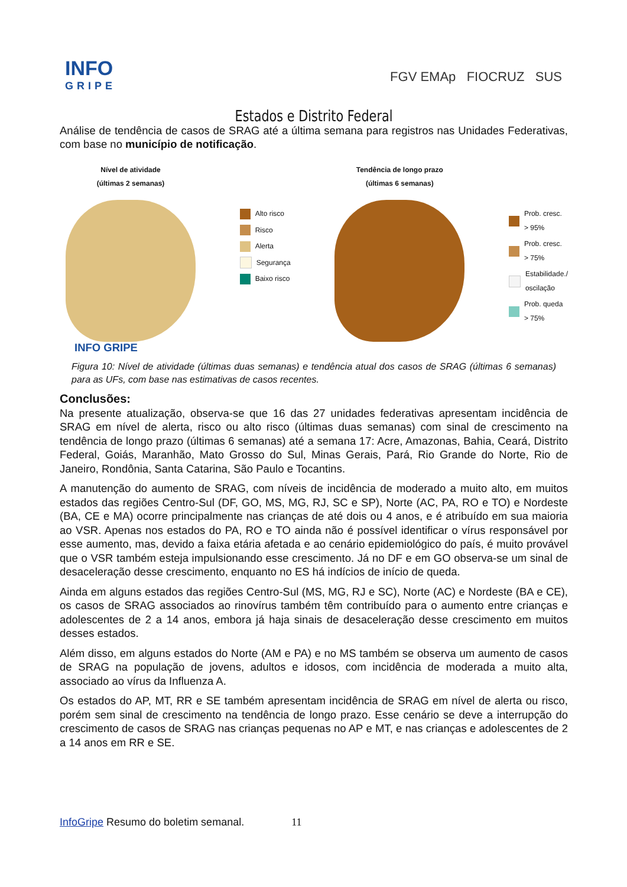INFO
GRIPE
FGV EMAp FIOCRUZ SUS
Estados e Distrito Federal
Análise de tendência de casos de SRAG até a última semana para registros nas Unidades Federativas, com base no município de notificação.
Nível de atividade
(últimas 2 semanas)
Alto risco
Risco
Alerta
Segurança
Baixo risco
Tendência de longo prazo
(últimas 6 semanas)
Prob. cresc.
> 95%
Prob. cresc.
> 75%
Estabilidade./
oscilação
Prob. queda
> 75%
INFO GRIPE
Figura 10: Nível de atividade (últimas duas semanas) e tendência atual dos casos de SRAG (últimas 6 semanas) para as UFs, com base nas estimativas de casos recentes.
Conclusões:
Na presente atualização, observa-se que 16 das 27 unidades federativas apresentam incidência de SRAG em nível de alerta, risco ou alto risco (últimas duas semanas) com sinal de crescimento na tendência de longo prazo (últimas 6 semanas) até a semana 17: Acre, Amazonas, Bahia, Ceará, Distrito Federal, Goiás, Maranhão, Mato Grosso do Sul, Minas Gerais, Pará, Rio Grande do Norte, Rio de Janeiro, Rondônia, Santa Catarina, São Paulo e Tocantins.
A manutenção do aumento de SRAG, com níveis de incidência de moderado a muito alto, em muitos estados das regiões Centro-Sul (DF, GO, MS, MG, RJ, SC e SP), Norte (AC, PA, RO e TO) e Nordeste (BA, CE e MA) ocorre principalmente nas crianças de até dois ou 4 anos, e é atribuído em sua maioria ao VSR. Apenas nos estados do PA, RO e TO ainda não é possível identificar o vírus responsável por esse aumento, mas, devido a faixa etária afetada e ao cenário epidemiológico do país, é muito provável que o VSR também esteja impulsionando esse crescimento. Já no DF e em GO observa-se um sinal de desaceleração desse crescimento, enquanto no ES há indícios de início de queda.
Ainda em alguns estados das regiões Centro-Sul (MS, MG, RJ e SC), Norte (AC) e Nordeste (BA e CE), os casos de SRAG associados ao rinovírus também têm contribuído para o aumento entre crianças e adolescentes de 2 a 14 anos, embora já haja sinais de desaceleração desse crescimento em muitos desses estados.
Além disso, em alguns estados do Norte (AM e PA) e no MS também se observa um aumento de casos de SRAG na população de jovens, adultos e idosos, com incidência de moderada a muito alta, associado ao vírus da Influenza A.
Os estados do AP, MT, RR e SE também apresentam incidência de SRAG em nível de alerta ou risco, porém sem sinal de crescimento na tendência de longo prazo. Esse cenário se deve a interrupção do crescimento de casos de SRAG nas crianças pequenas no AP e MT, e nas crianças e adolescentes de 2 a 14 anos em RR e SE.
InfoGripe Resumo do boletim semanal. 11